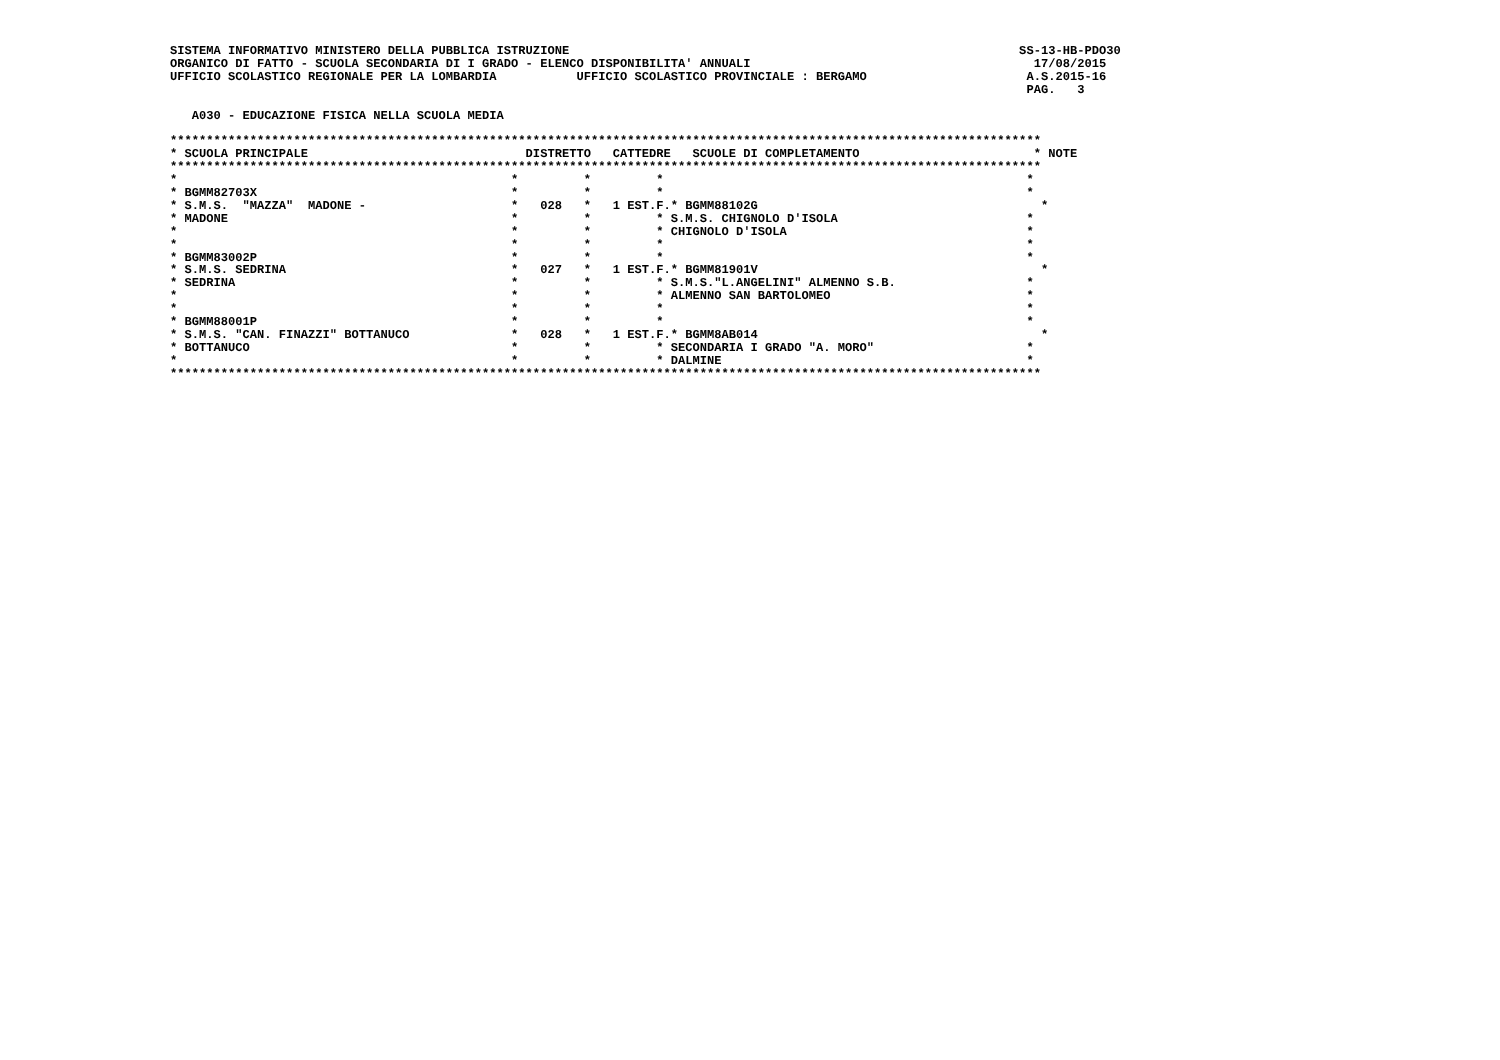SISTEMA INFORMATIVO MINISTERO DELLA PUBBLICA ISTRUZIONE                                                              SS-13-HB-PDO30
ORGANICO DI FATTO - SCUOLA SECONDARIA DI I GRADO - ELENCO DISPONIBILITA' ANNUALI                                       17/08/2015
UFFICIO SCOLASTICO REGIONALE PER LA LOMBARDIA           UFFICIO SCOLASTICO PROVINCIALE : BERGAMO                      A.S.2015-16
                                                                                                                      PAG.   3

   A030 - EDUCAZIONE FISICA NELLA SCUOLA MEDIA

************************************************************************************************************************
* SCUOLA PRINCIPALE                              DISTRETTO   CATTEDRE   SCUOLE DI COMPLETAMENTO                        * NOTE
************************************************************************************************************************
*                                              *         *         *                                                  *
* BGMM82703X                                   *         *         *                                                  *
* S.M.S.  "MAZZA"  MADONE -                    *   028   *   1 EST.F.* BGMM88102G                                       *
* MADONE                                       *         *         * S.M.S. CHIGNOLO D'ISOLA                          *
*                                              *         *         * CHIGNOLO D'ISOLA                                 *
*                                              *         *         *                                                  *
* BGMM83002P                                   *         *         *                                                  *
* S.M.S. SEDRINA                               *   027   *   1 EST.F.* BGMM81901V                                       *
* SEDRINA                                      *         *         * S.M.S."L.ANGELINI" ALMENNO S.B.                  *
*                                              *         *         * ALMENNO SAN BARTOLOMEO                           *
*                                              *         *         *                                                  *
* BGMM88001P                                   *         *         *                                                  *
* S.M.S. "CAN. FINAZZI" BOTTANUCO              *   028   *   1 EST.F.* BGMM8AB014                                       *
* BOTTANUCO                                    *         *         * SECONDARIA I GRADO "A. MORO"                     *
*                                              *         *         * DALMINE                                          *
************************************************************************************************************************